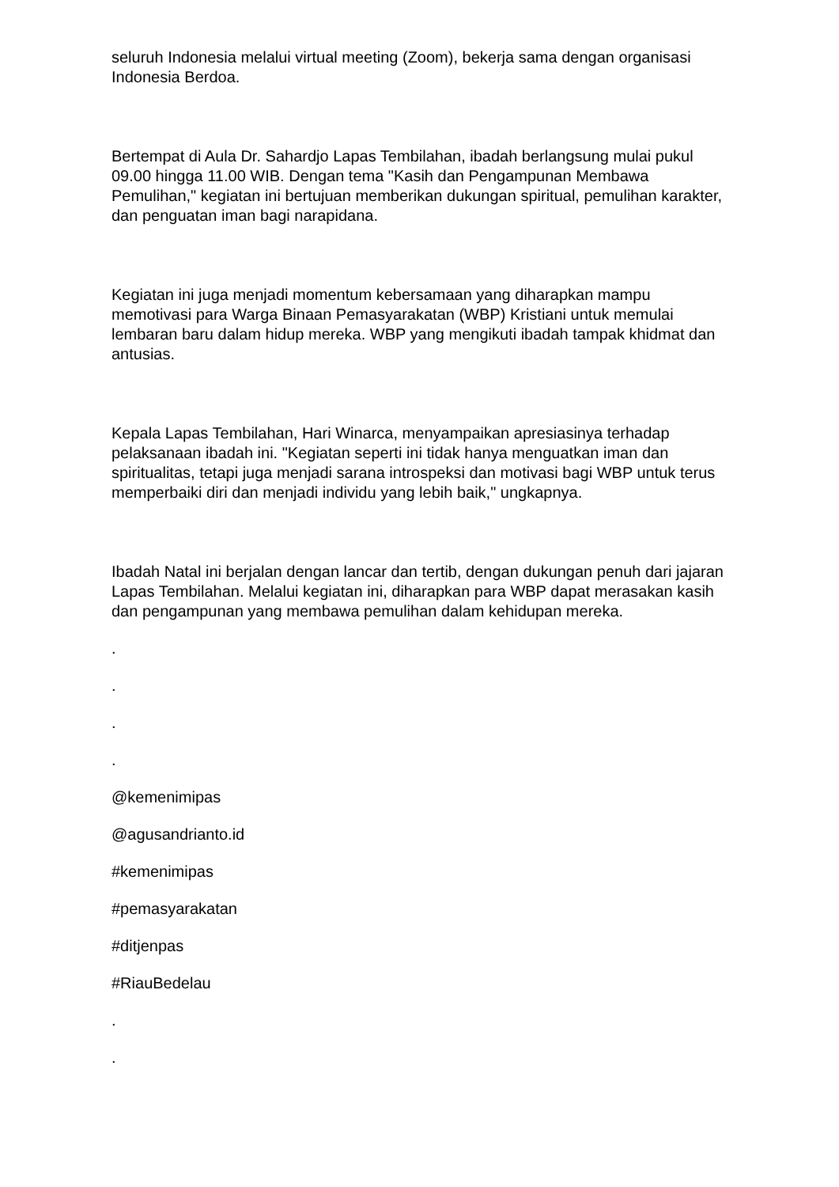seluruh Indonesia melalui virtual meeting (Zoom), bekerja sama dengan organisasi Indonesia Berdoa.
Bertempat di Aula Dr. Sahardjo Lapas Tembilahan, ibadah berlangsung mulai pukul 09.00 hingga 11.00 WIB. Dengan tema "Kasih dan Pengampunan Membawa Pemulihan," kegiatan ini bertujuan memberikan dukungan spiritual, pemulihan karakter, dan penguatan iman bagi narapidana.
Kegiatan ini juga menjadi momentum kebersamaan yang diharapkan mampu memotivasi para Warga Binaan Pemasyarakatan (WBP) Kristiani untuk memulai lembaran baru dalam hidup mereka. WBP yang mengikuti ibadah tampak khidmat dan antusias.
Kepala Lapas Tembilahan, Hari Winarca, menyampaikan apresiasinya terhadap pelaksanaan ibadah ini. "Kegiatan seperti ini tidak hanya menguatkan iman dan spiritualitas, tetapi juga menjadi sarana introspeksi dan motivasi bagi WBP untuk terus memperbaiki diri dan menjadi individu yang lebih baik," ungkapnya.
Ibadah Natal ini berjalan dengan lancar dan tertib, dengan dukungan penuh dari jajaran Lapas Tembilahan. Melalui kegiatan ini, diharapkan para WBP dapat merasakan kasih dan pengampunan yang membawa pemulihan dalam kehidupan mereka.
.
.
.
.
@kemenimipas
@agusandrianto.id
#kemenimipas
#pemasyarakatan
#ditjenpas
#RiauBedelau
.
.